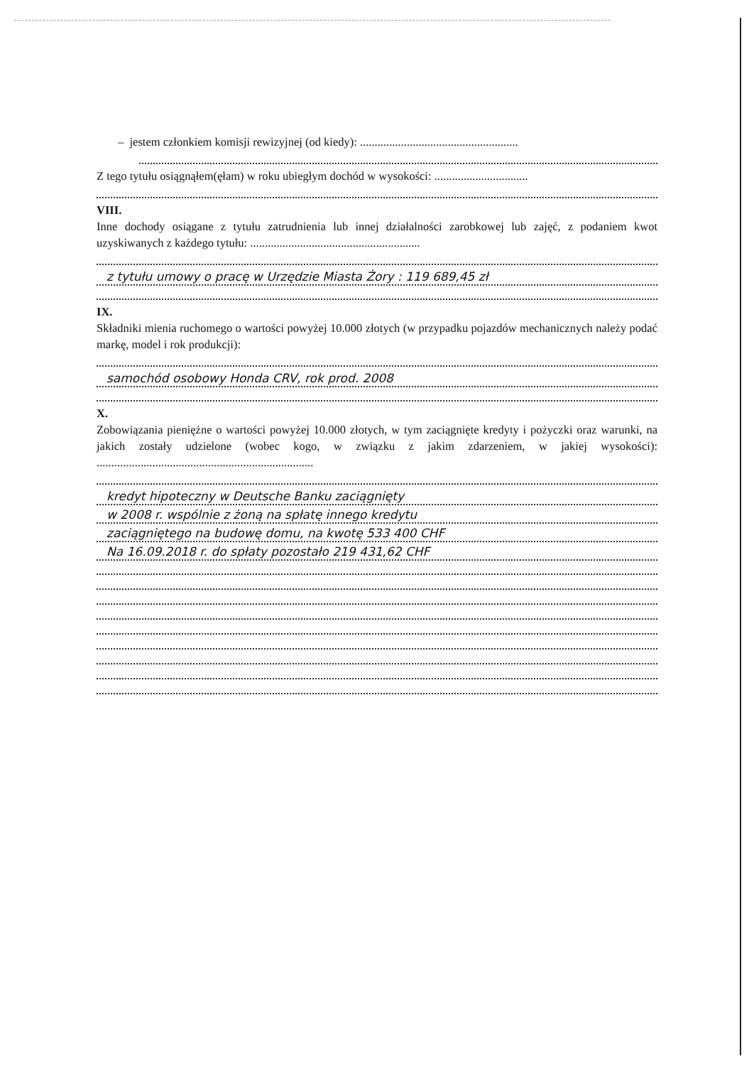– jestem członkiem komisji rewizyjnej (od kiedy): ......................................................
Z tego tytułu osiągnąłem(ęłam) w roku ubiegłym dochód w wysokości: ................................
VIII.
Inne dochody osiągane z tytułu zatrudnienia lub innej działalności zarobkowej lub zajęć, z podaniem kwot uzyskiwanych z każdego tytułu: ..........................................................
z tytułu umowy o pracę w Urzędzie Miasta Żory : 119 689,45 zł
IX.
Składniki mienia ruchomego o wartości powyżej 10.000 złotych (w przypadku pojazdów mechanicznych należy podać markę, model i rok produkcji):
samochód osobowy Honda CRV, rok prod. 2008
X.
Zobowiązania pieniężne o wartości powyżej 10.000 złotych, w tym zaciągnięte kredyty i pożyczki oraz warunki, na jakich zostały udzielone (wobec kogo, w związku z jakim zdarzeniem, w jakiej wysokości): ..........................................................................
kredyt hipoteczny w Deutsche Banku zaciągnięty
w 2008 r. wspólnie z żoną na spłatę innego kredytu
zaciągniętego na budowę domu, na kwotę 533 400 CHF
Na 16.09.2018 r. do spłaty pozostało 219 431,62 CHF